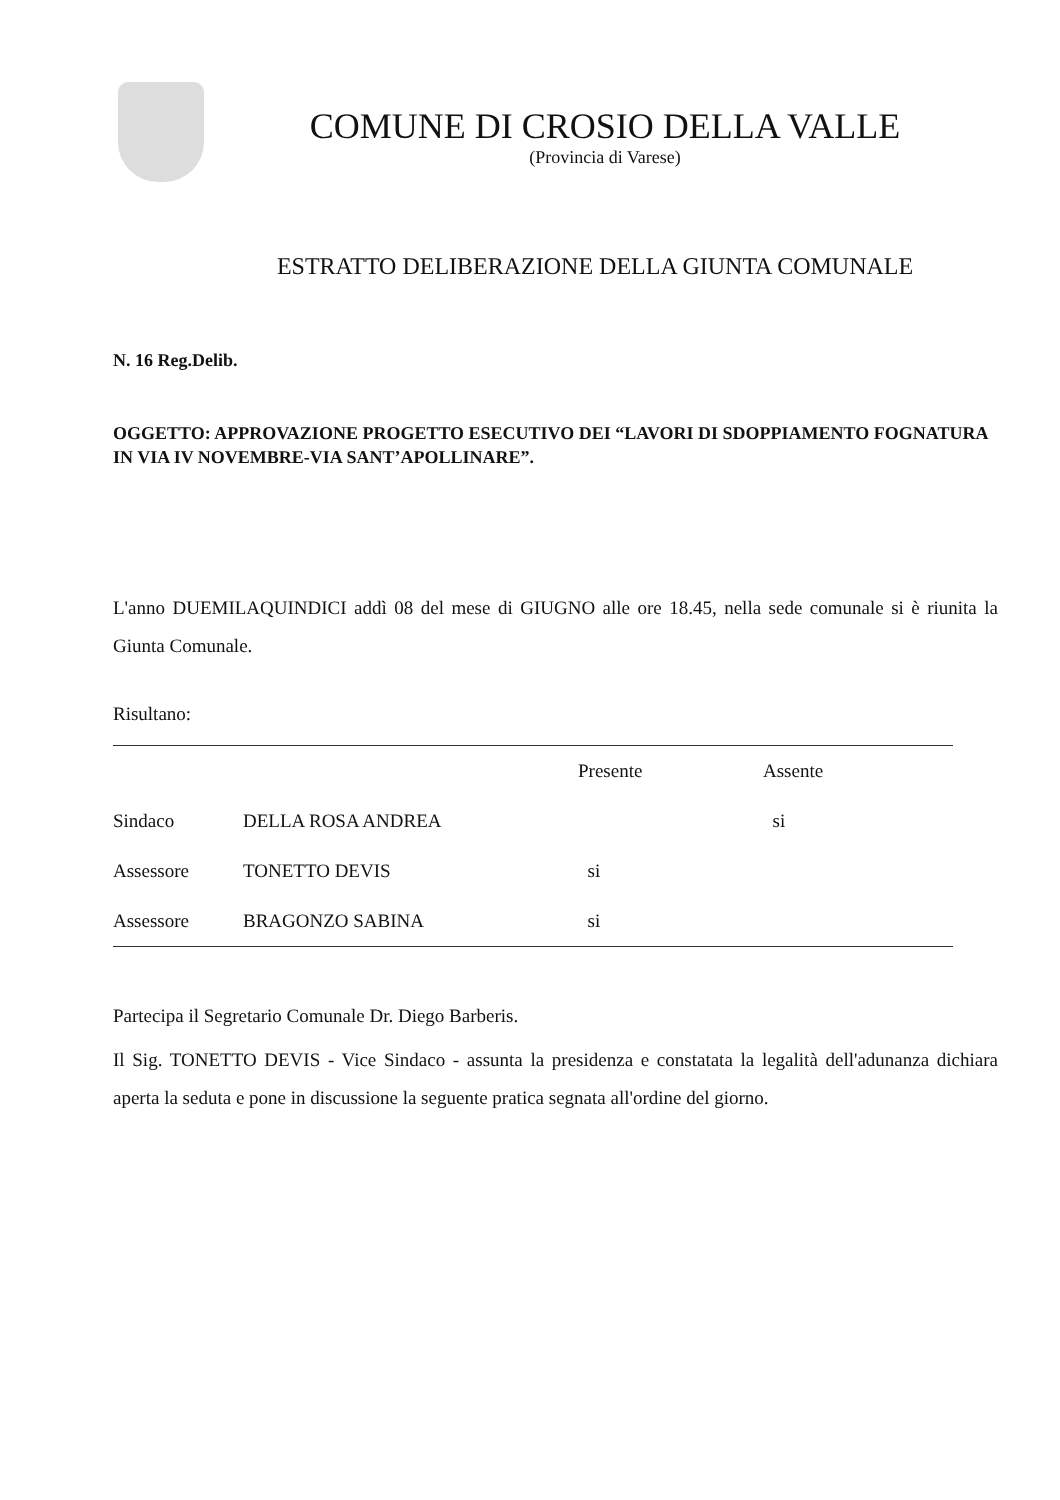COMUNE DI CROSIO DELLA VALLE
(Provincia di Varese)
ESTRATTO DELIBERAZIONE DELLA GIUNTA COMUNALE
N. 16 Reg.Delib.
OGGETTO: APPROVAZIONE PROGETTO ESECUTIVO DEI “LAVORI DI SDOPPIAMENTO FOGNATURA IN VIA IV NOVEMBRE-VIA SANT’APOLLINARE”.
L'anno DUEMILAQUINDICI addì 08 del mese di GIUGNO alle ore 18.45, nella sede comunale si è riunita la Giunta Comunale.
Risultano:
| | | Presente | Assente |
| --- | --- | --- | --- |
| Sindaco | DELLA ROSA ANDREA | | si |
| Assessore | TONETTO DEVIS | si | |
| Assessore | BRAGONZO SABINA | si | |
Partecipa il Segretario Comunale Dr. Diego Barberis.
Il Sig. TONETTO DEVIS - Vice Sindaco - assunta la presidenza e constatata la legalità dell'adunanza dichiara aperta la seduta e pone in discussione la seguente pratica segnata all'ordine del giorno.